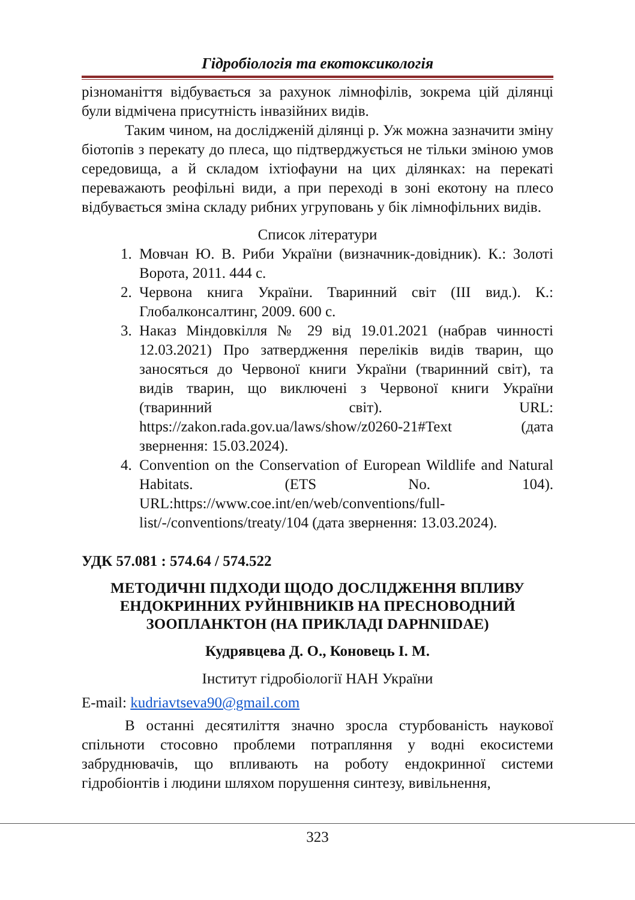Гідробіологія та екотоксикологія
різноманіття відбувається за рахунок лімнофілів, зокрема цій ділянці були відмічена присутність інвазійних видів.
Таким чином, на дослідженій ділянці р. Уж можна зазначити зміну біотопів з перекату до плеса, що підтверджується не тільки зміною умов середовища, а й складом іхтіофауни на цих ділянках: на перекаті переважають реофільні види, а при переході в зоні екотону на плесо відбувається зміна складу рибних угруповань у бік лімнофільних видів.
Список літератури
1. Мовчан Ю. В. Риби України (визначник-довідник). К.: Золоті Ворота, 2011. 444 с.
2. Червона книга України. Тваринний світ (ІІІ вид.). К.: Глобалконсалтинг, 2009. 600 с.
3. Наказ Міндовкілля № 29 від 19.01.2021 (набрав чинності 12.03.2021) Про затвердження переліків видів тварин, що заносяться до Червоної книги України (тваринний світ), та видів тварин, що виключені з Червоної книги України (тваринний світ). URL: https://zakon.rada.gov.ua/laws/show/z0260-21#Text (дата звернення: 15.03.2024).
4. Convention on the Conservation of European Wildlife and Natural Habitats. (ETS No. 104). URL:https://www.coe.int/en/web/conventions/full-list/-/conventions/treaty/104 (дата звернення: 13.03.2024).
УДК 57.081 : 574.64 / 574.522
МЕТОДИЧНІ ПІДХОДИ ЩОДО ДОСЛІДЖЕННЯ ВПЛИВУ ЕНДОКРИННИХ РУЙНІВНИКІВ НА ПРЕСНОВОДНИЙ ЗООПЛАНКТОН (НА ПРИКЛАДІ DAPHNIIDAE)
Кудрявцева Д. О., Коновець І. М.
Інститут гідробіології НАН України
E-mail: kudriavtseva90@gmail.com
В останні десятиліття значно зросла стурбованість наукової спільноти стосовно проблеми потрапляння у водні екосистеми забруднювачів, що впливають на роботу ендокринної системи гідробіонтів і людини шляхом порушення синтезу, вивільнення,
323